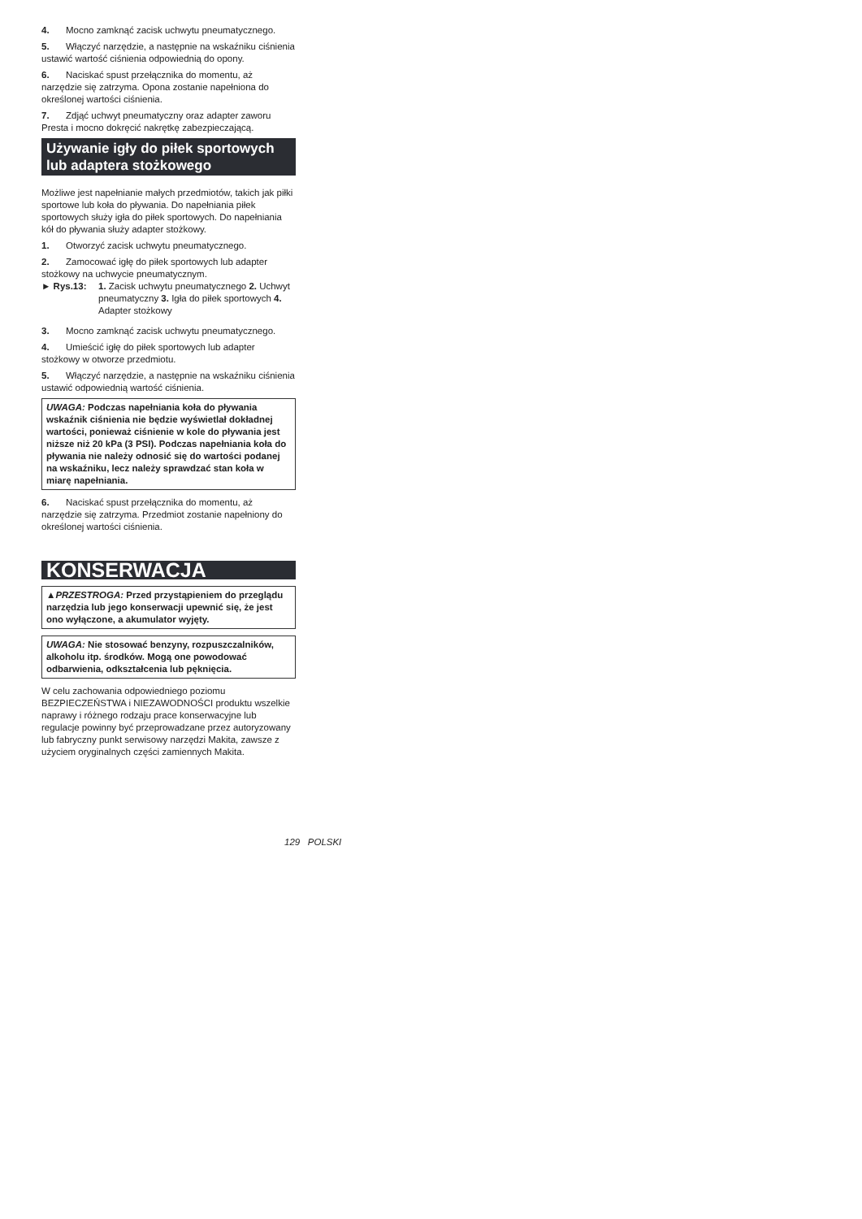4. Mocno zamknąć zacisk uchwytu pneumatycznego.
5. Włączyć narzędzie, a następnie na wskaźniku ciśnienia ustawić wartość ciśnienia odpowiednią do opony.
6. Naciskać spust przełącznika do momentu, aż narzędzie się zatrzyma. Opona zostanie napełniona do określonej wartości ciśnienia.
7. Zdjąć uchwyt pneumatyczny oraz adapter zaworu Presta i mocno dokręcić nakrętkę zabezpieczającą.
Używanie igły do piłek sportowych lub adaptera stożkowego
Możliwe jest napełnianie małych przedmiotów, takich jak piłki sportowe lub koła do pływania. Do napełniania piłek sportowych służy igła do piłek sportowych. Do napełniania kół do pływania służy adapter stożkowy.
1. Otworzyć zacisk uchwytu pneumatycznego.
2. Zamocować igłę do piłek sportowych lub adapter stożkowy na uchwycie pneumatycznym.
► Rys.13: 1. Zacisk uchwytu pneumatycznego 2. Uchwyt pneumatyczny 3. Igła do piłek sportowych 4. Adapter stożkowy
3. Mocno zamknąć zacisk uchwytu pneumatycznego.
4. Umieścić igłę do piłek sportowych lub adapter stożkowy w otworze przedmiotu.
5. Włączyć narzędzie, a następnie na wskaźniku ciśnienia ustawić odpowiednią wartość ciśnienia.
UWAGA: Podczas napełniania koła do pływania wskaźnik ciśnienia nie będzie wyświetlał dokładnej wartości, ponieważ ciśnienie w kole do pływania jest niższe niż 20 kPa (3 PSI). Podczas napełniania koła do pływania nie należy odnosić się do wartości podanej na wskaźniku, lecz należy sprawdzać stan koła w miarę napełniania.
6. Naciskać spust przełącznika do momentu, aż narzędzie się zatrzyma. Przedmiot zostanie napełniony do określonej wartości ciśnienia.
KONSERWACJA
▲PRZESTROGA: Przed przystąpieniem do przeglądu narzędzia lub jego konserwacji upewnić się, że jest ono wyłączone, a akumulator wyjęty.
UWAGA: Nie stosować benzyny, rozpuszczalników, alkoholu itp. środków. Mogą one powodować odbarwienia, odkształcenia lub pęknięcia.
W celu zachowania odpowiedniego poziomu BEZPIECZEŃSTWA i NIEZAWODNOŚCI produktu wszelkie naprawy i różnego rodzaju prace konserwacyjne lub regulacje powinny być przeprowadzane przez autoryzowany lub fabryczny punkt serwisowy narzędzi Makita, zawsze z użyciem oryginalnych części zamiennych Makita.
129 POLSKI